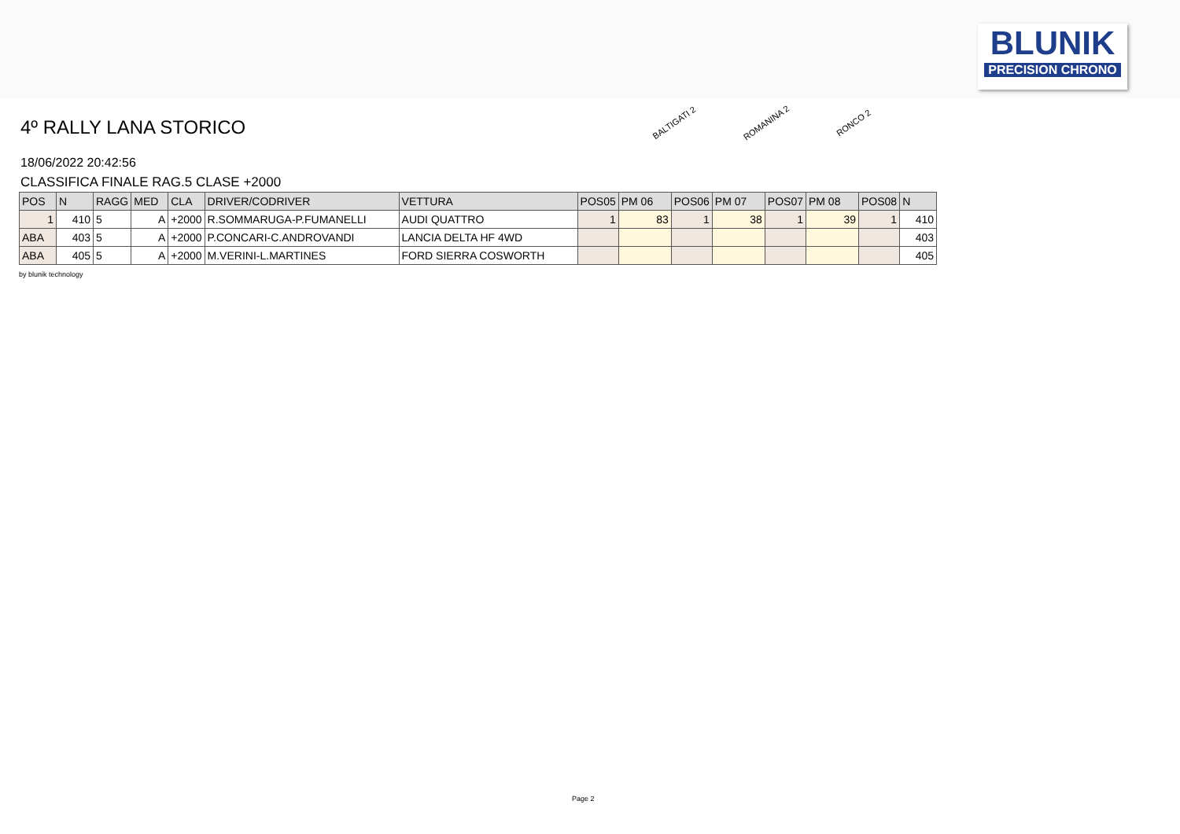BLUNIK
PRECISION CHRONO
4º RALLY LANA STORICO
18/06/2022 20:42:56
CLASSIFICA FINALE RAG.5 CLASE +2000
BALTIGATI 2 ROMANINA 2 RONCO 2
| POS | N | RAGG | MED | CLA | DRIVER/CODRIVER | VETTURA | POS05 | PM 06 | POS06 | PM 07 | POS07 | PM 08 | POS08 | N |
| --- | --- | --- | --- | --- | --- | --- | --- | --- | --- | --- | --- | --- | --- | --- |
| 1 | 410 | 5 | A | +2000 | R.SOMMARUGA-P.FUMANELLI | AUDI QUATTRO | 1 | 83 | 1 | 38 | 1 | 39 | 1 | 410 |
| ABA | 403 | 5 | A | +2000 | P.CONCARI-C.ANDROVANDI | LANCIA DELTA HF 4WD | | | | | | | | 403 |
| ABA | 405 | 5 | A | +2000 | M.VERINI-L.MARTINES | FORD SIERRA COSWORTH | | | | | | | | 405 |
by blunik technology
Page 2